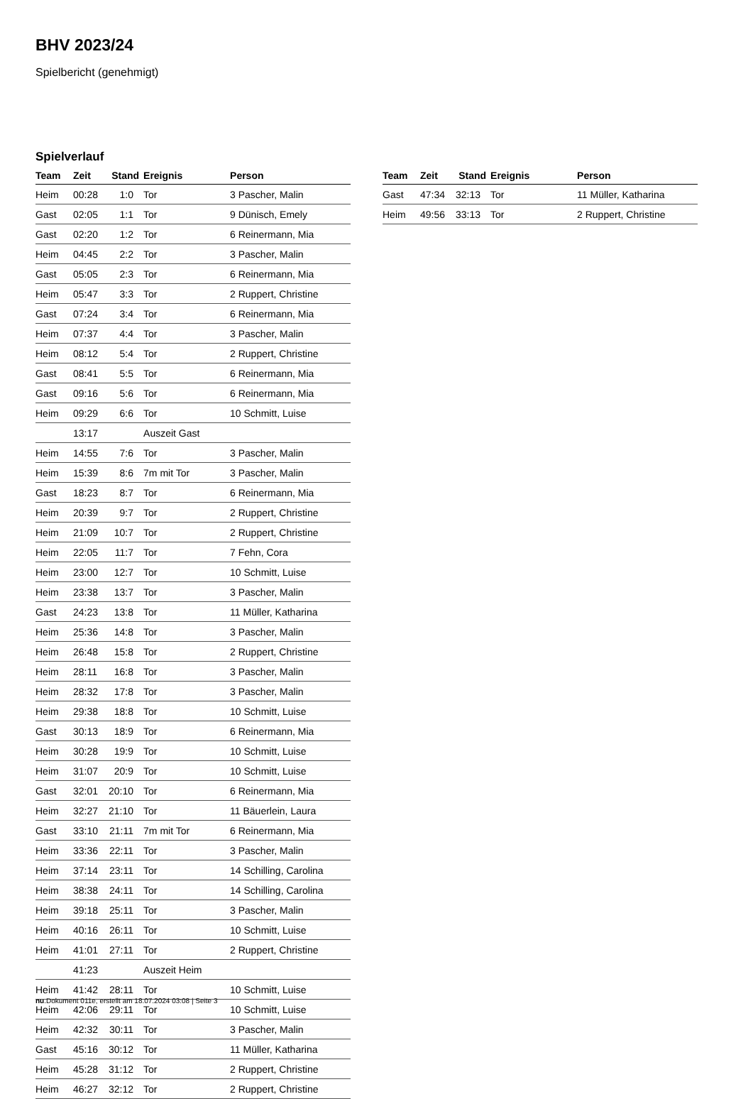BHV 2023/24
Spielbericht (genehmigt)
Spielverlauf
| Team | Zeit | Stand | Ereignis | Person |
| --- | --- | --- | --- | --- |
| Heim | 00:28 | 1:0 | Tor | 3 Pascher, Malin |
| Gast | 02:05 | 1:1 | Tor | 9 Dünisch, Emely |
| Gast | 02:20 | 1:2 | Tor | 6 Reinermann, Mia |
| Heim | 04:45 | 2:2 | Tor | 3 Pascher, Malin |
| Gast | 05:05 | 2:3 | Tor | 6 Reinermann, Mia |
| Heim | 05:47 | 3:3 | Tor | 2 Ruppert, Christine |
| Gast | 07:24 | 3:4 | Tor | 6 Reinermann, Mia |
| Heim | 07:37 | 4:4 | Tor | 3 Pascher, Malin |
| Heim | 08:12 | 5:4 | Tor | 2 Ruppert, Christine |
| Gast | 08:41 | 5:5 | Tor | 6 Reinermann, Mia |
| Gast | 09:16 | 5:6 | Tor | 6 Reinermann, Mia |
| Heim | 09:29 | 6:6 | Tor | 10 Schmitt, Luise |
| | 13:17 | | Auszeit Gast | |
| Heim | 14:55 | 7:6 | Tor | 3 Pascher, Malin |
| Heim | 15:39 | 8:6 | 7m mit Tor | 3 Pascher, Malin |
| Gast | 18:23 | 8:7 | Tor | 6 Reinermann, Mia |
| Heim | 20:39 | 9:7 | Tor | 2 Ruppert, Christine |
| Heim | 21:09 | 10:7 | Tor | 2 Ruppert, Christine |
| Heim | 22:05 | 11:7 | Tor | 7 Fehn, Cora |
| Heim | 23:00 | 12:7 | Tor | 10 Schmitt, Luise |
| Heim | 23:38 | 13:7 | Tor | 3 Pascher, Malin |
| Gast | 24:23 | 13:8 | Tor | 11 Müller, Katharina |
| Heim | 25:36 | 14:8 | Tor | 3 Pascher, Malin |
| Heim | 26:48 | 15:8 | Tor | 2 Ruppert, Christine |
| Heim | 28:11 | 16:8 | Tor | 3 Pascher, Malin |
| Heim | 28:32 | 17:8 | Tor | 3 Pascher, Malin |
| Heim | 29:38 | 18:8 | Tor | 10 Schmitt, Luise |
| Gast | 30:13 | 18:9 | Tor | 6 Reinermann, Mia |
| Heim | 30:28 | 19:9 | Tor | 10 Schmitt, Luise |
| Heim | 31:07 | 20:9 | Tor | 10 Schmitt, Luise |
| Gast | 32:01 | 20:10 | Tor | 6 Reinermann, Mia |
| Heim | 32:27 | 21:10 | Tor | 11 Bäuerlein, Laura |
| Gast | 33:10 | 21:11 | 7m mit Tor | 6 Reinermann, Mia |
| Heim | 33:36 | 22:11 | Tor | 3 Pascher, Malin |
| Heim | 37:14 | 23:11 | Tor | 14 Schilling, Carolina |
| Heim | 38:38 | 24:11 | Tor | 14 Schilling, Carolina |
| Heim | 39:18 | 25:11 | Tor | 3 Pascher, Malin |
| Heim | 40:16 | 26:11 | Tor | 10 Schmitt, Luise |
| Heim | 41:01 | 27:11 | Tor | 2 Ruppert, Christine |
| | 41:23 | | Auszeit Heim | |
| Heim | 41:42 | 28:11 | Tor | 10 Schmitt, Luise |
| Heim | 42:06 | 29:11 | Tor | 10 Schmitt, Luise |
| Heim | 42:32 | 30:11 | Tor | 3 Pascher, Malin |
| Gast | 45:16 | 30:12 | Tor | 11 Müller, Katharina |
| Heim | 45:28 | 31:12 | Tor | 2 Ruppert, Christine |
| Heim | 46:27 | 32:12 | Tor | 2 Ruppert, Christine |
| Team | Zeit | Stand | Ereignis | Person |
| --- | --- | --- | --- | --- |
| Gast | 47:34 | 32:13 | Tor | 11 Müller, Katharina |
| Heim | 49:56 | 33:13 | Tor | 2 Ruppert, Christine |
nu.Dokument 011e, erstellt am 18.07.2024 03:08 | Seite 3